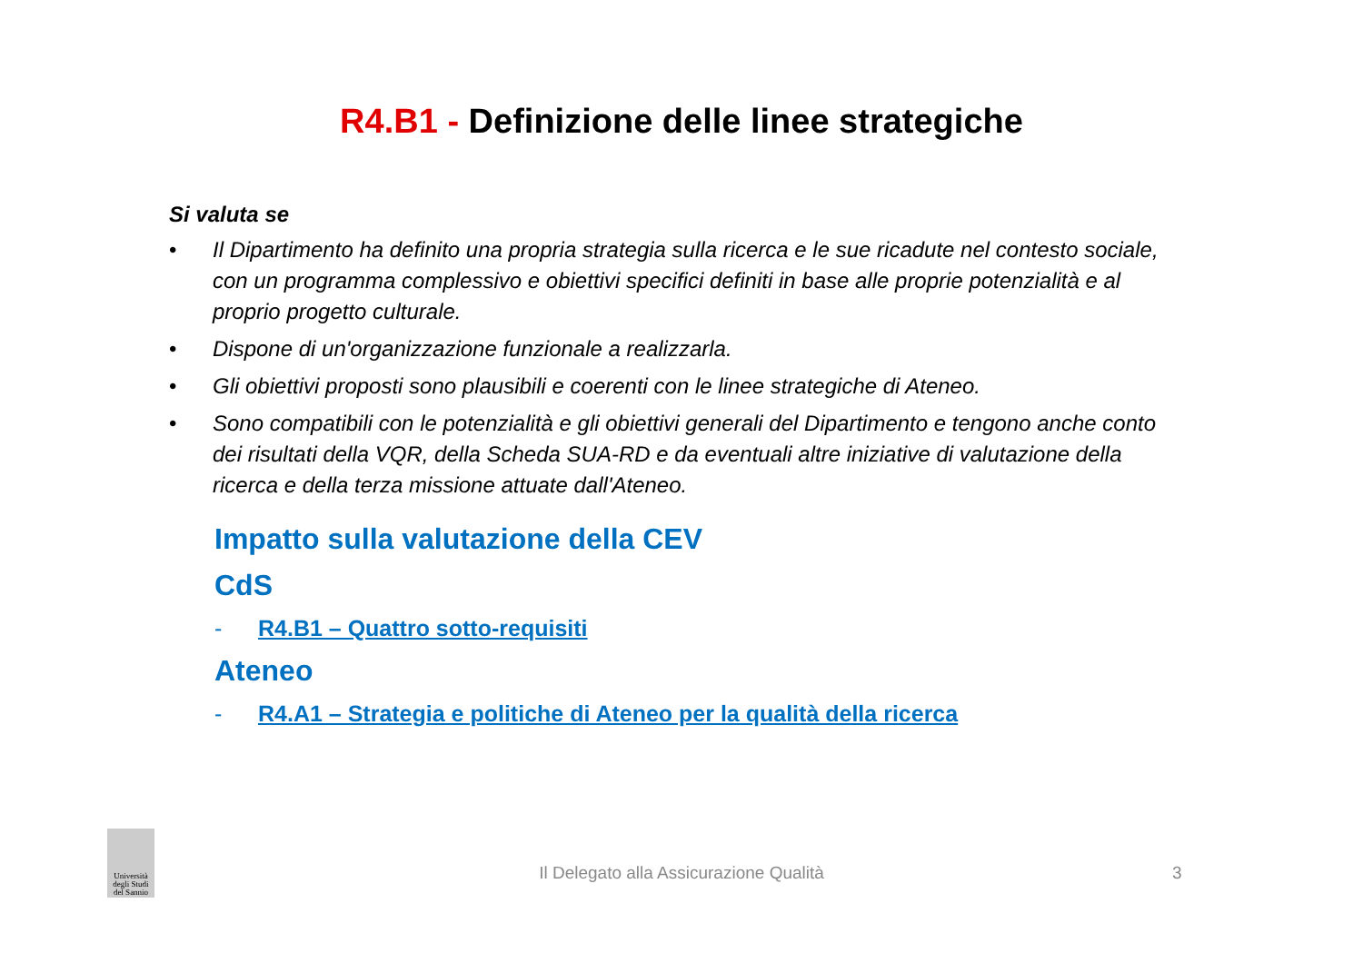R4.B1 - Definizione delle linee strategiche
Si valuta se
• Il Dipartimento ha definito una propria strategia sulla ricerca e le sue ricadute nel contesto sociale, con un programma complessivo e obiettivi specifici definiti in base alle proprie potenzialità e al proprio progetto culturale.
• Dispone di un'organizzazione funzionale a realizzarla.
• Gli obiettivi proposti sono plausibili e coerenti con le linee strategiche di Ateneo.
• Sono compatibili con le potenzialità e gli obiettivi generali del Dipartimento e tengono anche conto dei risultati della VQR, della Scheda SUA-RD e da eventuali altre iniziative di valutazione della ricerca e della terza missione attuate dall'Ateneo.
Impatto sulla valutazione della CEV
CdS
- R4.B1 – Quattro sotto-requisiti
Ateneo
- R4.A1 – Strategia e politiche di Ateneo per la qualità della ricerca
Università degli Studi del Sannio
Il Delegato alla Assicurazione Qualità 3